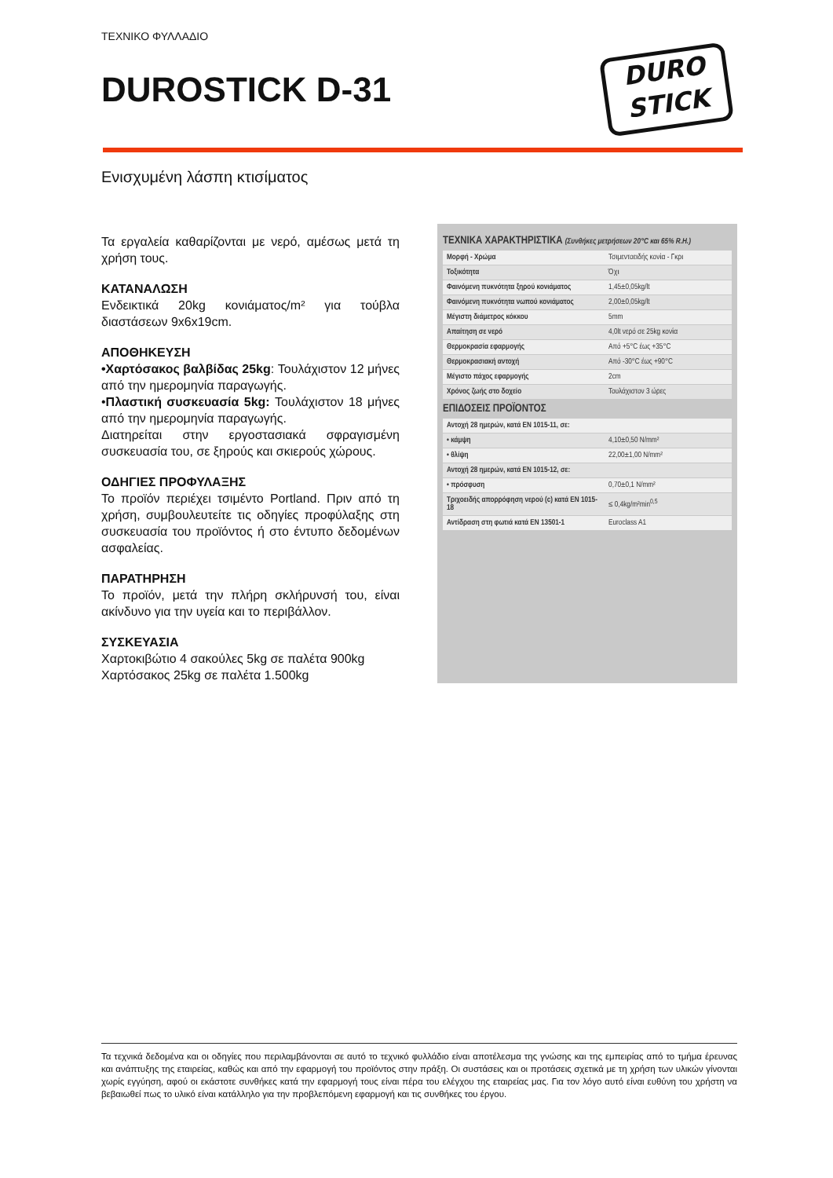ΤΕΧΝΙΚΟ ΦΥΛΛΑΔΙΟ
DUROSTICK D-31
DURO
STICK
Ενισχυμένη λάσπη κτισίματος
Τα εργαλεία καθαρίζονται με νερό, αμέσως μετά τη χρήση τους.
ΚΑΤΑΝΑΛΩΣΗ
Ενδεικτικά 20kg κονιάματος/m² για τούβλα διαστάσεων 9x6x19cm.
ΑΠΟΘΗΚΕΥΣΗ
•Χαρτόσακος βαλβίδας 25kg: Τουλάχιστον 12 μήνες από την ημερομηνία παραγωγής.
•Πλαστική συσκευασία 5kg: Τουλάχιστον 18 μήνες από την ημερομηνία παραγωγής.
Διατηρείται στην εργοστασιακά σφραγισμένη συσκευασία του, σε ξηρούς και σκιερούς χώρους.
ΟΔΗΓΙΕΣ ΠΡΟΦΥΛΑΞΗΣ
Το προϊόν περιέχει τσιμέντο Portland. Πριν από τη χρήση, συμβουλευτείτε τις οδηγίες προφύλαξης στη συσκευασία του προϊόντος ή στο έντυπο δεδομένων ασφαλείας.
ΠΑΡΑΤΗΡΗΣΗ
Το προϊόν, μετά την πλήρη σκλήρυνσή του, είναι ακίνδυνο για την υγεία και το περιβάλλον.
ΣΥΣΚΕΥΑΣΙΑ
Χαρτοκιβώτιο 4 σακούλες 5kg σε παλέτα 900kg
Χαρτόσακος 25kg σε παλέτα 1.500kg
ΤΕΧΝΙΚΑ ΧΑΡΑΚΤΗΡΙΣΤΙΚΑ (Συνθήκες μετρήσεων 20°C και 65% R.H.)
| Μορφή - Χρώμα | Τσιμεντοειδής κονία - Γκρι |
| Τοξικότητα | Όχι |
| Φαινόμενη πυκνότητα ξηρού κονιάματος | 1,45±0,05kg/lt |
| Φαινόμενη πυκνότητα νωπού κονιάματος | 2,00±0,05kg/lt |
| Μέγιστη διάμετρος κόκκου | 5mm |
| Απαίτηση σε νερό | 4,0lt νερό σε 25kg κονία |
| Θερμοκρασία εφαρμογής | Από +5°C έως +35°C |
| Θερμοκρασιακή αντοχή | Από -30°C έως +90°C |
| Μέγιστο πάχος εφαρμογής | 2cm |
| Χρόνος ζωής στο δοχείο | Τουλάχιστον 3 ώρες |
ΕΠΙΔΟΣΕΙΣ ΠΡΟΪΟΝΤΟΣ
| Αντοχή 28 ημερών, κατά EN 1015-11, σε: | |
| • κάμψη | 4,10±0,50 N/mm² |
| • θλίψη | 22,00±1,00 N/mm² |
| Αντοχή 28 ημερών, κατά EN 1015-12, σε: | |
| • πρόσφυση | 0,70±0,1 N/mm² |
| Τριχοειδής απορρόφηση νερού (c) κατά EN 1015-18 | ≤ 0,4kg/m²min<sup>0,5</sup> |
| Αντίδραση στη φωτιά κατά EN 13501-1 | Euroclass A1 |
Τα τεχνικά δεδομένα και οι οδηγίες που περιλαμβάνονται σε αυτό το τεχνικό φυλλάδιο είναι αποτέλεσμα της γνώσης και της εμπειρίας από το τμήμα έρευνας και ανάπτυξης της εταιρείας, καθώς και από την εφαρμογή του προϊόντος στην πράξη. Οι συστάσεις και οι προτάσεις σχετικά με τη χρήση των υλικών γίνονται χωρίς εγγύηση, αφού οι εκάστοτε συνθήκες κατά την εφαρμογή τους είναι πέρα του ελέγχου της εταιρείας μας. Για τον λόγο αυτό είναι ευθύνη του χρήστη να βεβαιωθεί πως το υλικό είναι κατάλληλο για την προβλεπόμενη εφαρμογή και τις συνθήκες του έργου.